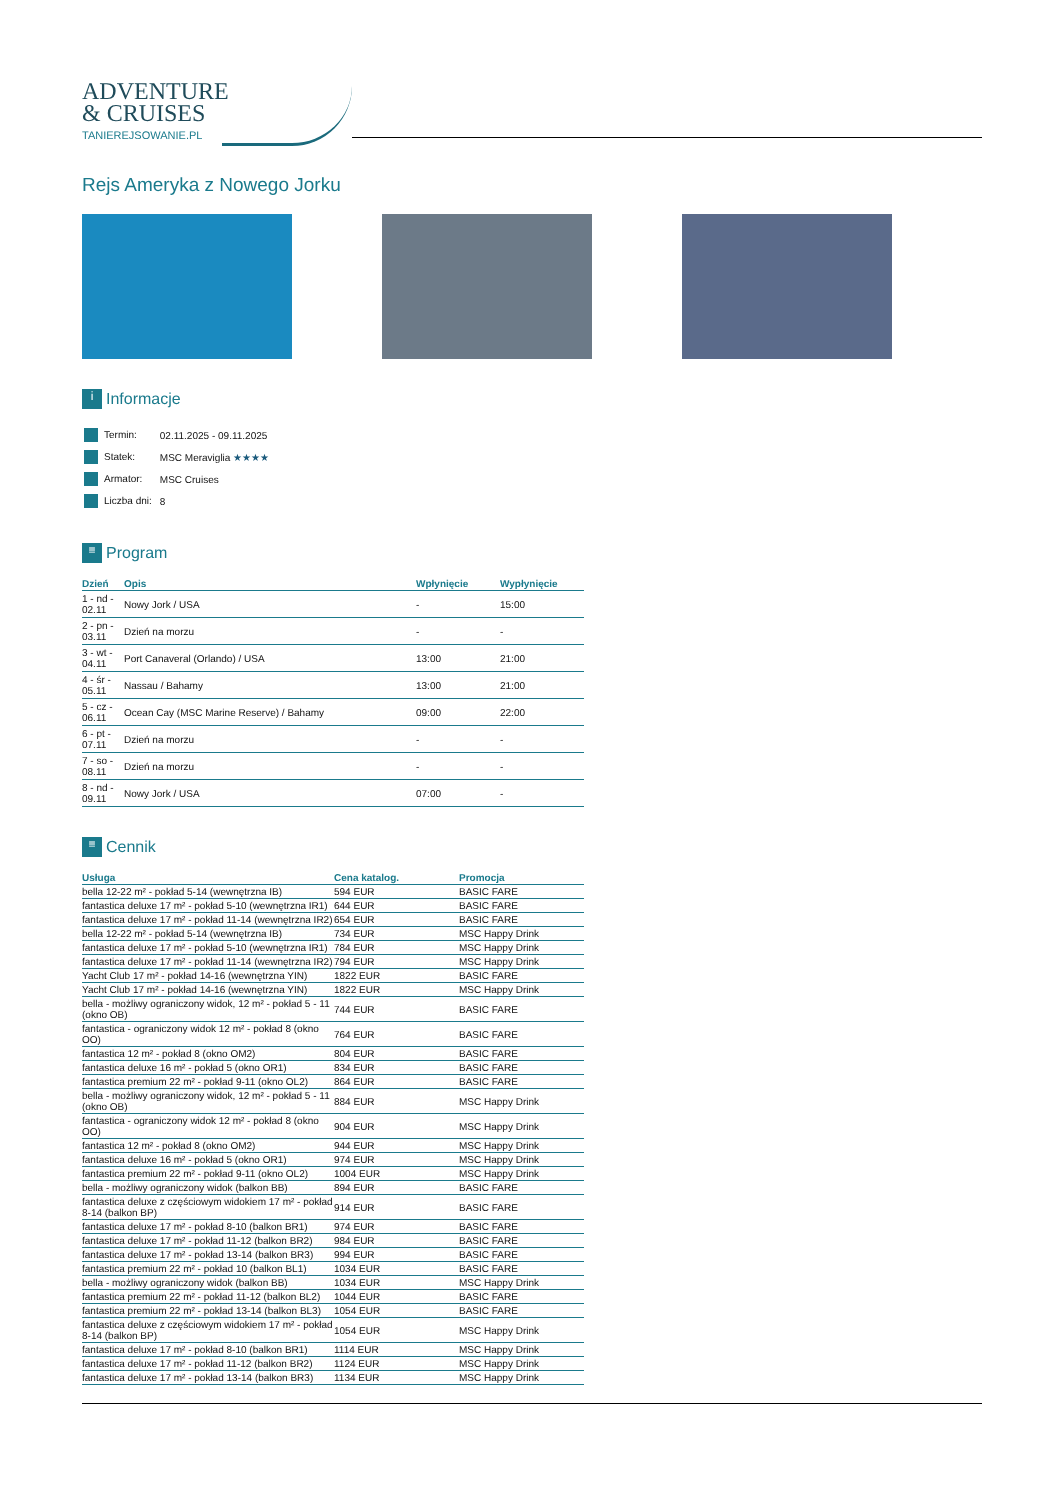ADVENTURE
& CRUISES
TANIEREJSOWANIE.PL
Rejs Ameryka z Nowego Jorku
i Informacje
| Termin: | 02.11.2025 - 09.11.2025 |
| Statek: | MSC Meraviglia ★★★★ |
| Armator: | MSC Cruises |
| Liczba dni: | 8 |
≡ Program
| Dzień | Opis | Wpłynięcie | Wypłynięcie |
| --- | --- | --- | --- |
| 1 - nd - 02.11 | Nowy Jork / USA | - | 15:00 |
| 2 - pn - 03.11 | Dzień na morzu | - | - |
| 3 - wt - 04.11 | Port Canaveral (Orlando) / USA | 13:00 | 21:00 |
| 4 - śr - 05.11 | Nassau / Bahamy | 13:00 | 21:00 |
| 5 - cz - 06.11 | Ocean Cay (MSC Marine Reserve) / Bahamy | 09:00 | 22:00 |
| 6 - pt - 07.11 | Dzień na morzu | - | - |
| 7 - so - 08.11 | Dzień na morzu | - | - |
| 8 - nd - 09.11 | Nowy Jork / USA | 07:00 | - |
≡ Cennik
| Usługa | Cena katalog. | Promocja |
| --- | --- | --- |
| bella 12-22 m² - pokład 5-14 (wewnętrzna IB) | 594 EUR | BASIC FARE |
| fantastica deluxe 17 m² - pokład 5-10 (wewnętrzna IR1) | 644 EUR | BASIC FARE |
| fantastica deluxe 17 m² - pokład 11-14 (wewnętrzna IR2) | 654 EUR | BASIC FARE |
| bella 12-22 m² - pokład 5-14 (wewnętrzna IB) | 734 EUR | MSC Happy Drink |
| fantastica deluxe 17 m² - pokład 5-10 (wewnętrzna IR1) | 784 EUR | MSC Happy Drink |
| fantastica deluxe 17 m² - pokład 11-14 (wewnętrzna IR2) | 794 EUR | MSC Happy Drink |
| Yacht Club 17 m² - pokład 14-16 (wewnętrzna YIN) | 1822 EUR | BASIC FARE |
| Yacht Club 17 m² - pokład 14-16 (wewnętrzna YIN) | 1822 EUR | MSC Happy Drink |
| bella - możliwy ograniczony widok, 12 m² - pokład 5 - 11 (okno OB) | 744 EUR | BASIC FARE |
| fantastica - ograniczony widok 12 m² - pokład 8 (okno OO) | 764 EUR | BASIC FARE |
| fantastica 12 m² - pokład 8 (okno OM2) | 804 EUR | BASIC FARE |
| fantastica deluxe 16 m² - pokład 5 (okno OR1) | 834 EUR | BASIC FARE |
| fantastica premium 22 m² - pokład 9-11 (okno OL2) | 864 EUR | BASIC FARE |
| bella - możliwy ograniczony widok, 12 m² - pokład 5 - 11 (okno OB) | 884 EUR | MSC Happy Drink |
| fantastica - ograniczony widok 12 m² - pokład 8 (okno OO) | 904 EUR | MSC Happy Drink |
| fantastica 12 m² - pokład 8 (okno OM2) | 944 EUR | MSC Happy Drink |
| fantastica deluxe 16 m² - pokład 5 (okno OR1) | 974 EUR | MSC Happy Drink |
| fantastica premium 22 m² - pokład 9-11 (okno OL2) | 1004 EUR | MSC Happy Drink |
| bella - możliwy ograniczony widok (balkon BB) | 894 EUR | BASIC FARE |
| fantastica deluxe z częściowym widokiem 17 m² - pokład 8-14 (balkon BP) | 914 EUR | BASIC FARE |
| fantastica deluxe 17 m² - pokład 8-10 (balkon BR1) | 974 EUR | BASIC FARE |
| fantastica deluxe 17 m² - pokład 11-12 (balkon BR2) | 984 EUR | BASIC FARE |
| fantastica deluxe 17 m² - pokład 13-14 (balkon BR3) | 994 EUR | BASIC FARE |
| fantastica premium 22 m² - pokład 10 (balkon BL1) | 1034 EUR | BASIC FARE |
| bella - możliwy ograniczony widok (balkon BB) | 1034 EUR | MSC Happy Drink |
| fantastica premium 22 m² - pokład 11-12 (balkon BL2) | 1044 EUR | BASIC FARE |
| fantastica premium 22 m² - pokład 13-14 (balkon BL3) | 1054 EUR | BASIC FARE |
| fantastica deluxe z częściowym widokiem 17 m² - pokład 8-14 (balkon BP) | 1054 EUR | MSC Happy Drink |
| fantastica deluxe 17 m² - pokład 8-10 (balkon BR1) | 1114 EUR | MSC Happy Drink |
| fantastica deluxe 17 m² - pokład 11-12 (balkon BR2) | 1124 EUR | MSC Happy Drink |
| fantastica deluxe 17 m² - pokład 13-14 (balkon BR3) | 1134 EUR | MSC Happy Drink |